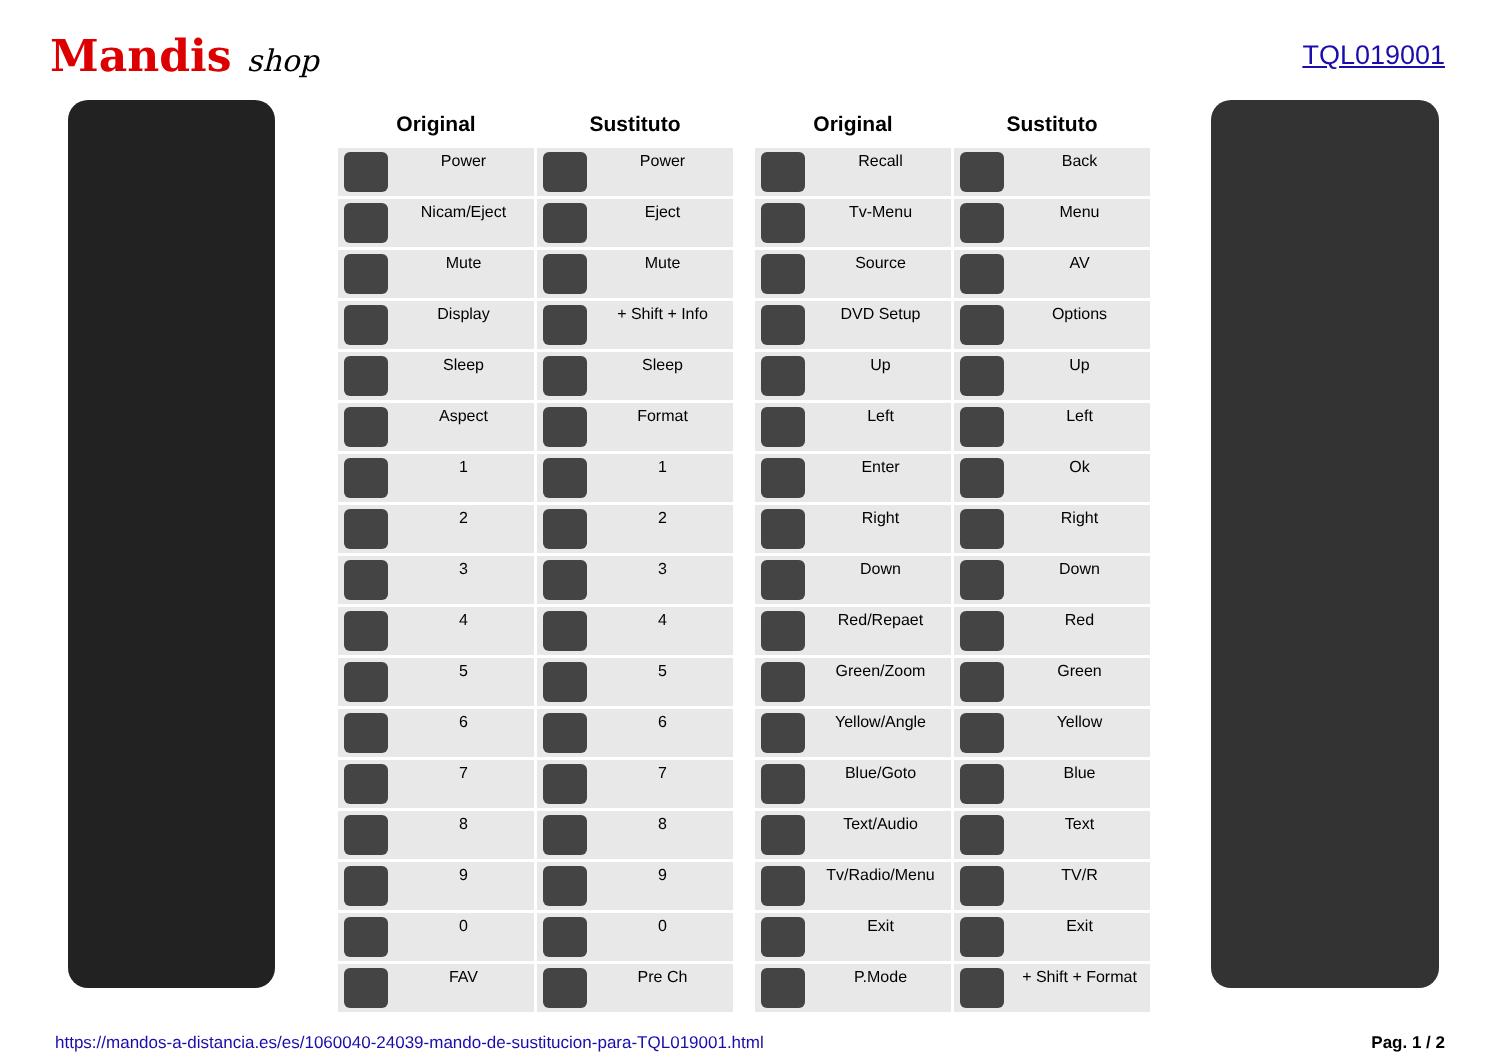Mandis shop TQL019001
| Original | Sustituto | | Original | Sustituto |
| --- | --- | --- | --- | --- |
| Power | Power | | Recall | Back |
| Nicam/Eject | Eject | | Tv-Menu | Menu |
| Mute | Mute | | Source | AV |
| Display | + Shift + Info | | DVD Setup | Options |
| Sleep | Sleep | | Up | Up |
| Aspect | Format | | Left | Left |
| 1 | 1 | | Enter | Ok |
| 2 | 2 | | Right | Right |
| 3 | 3 | | Down | Down |
| 4 | 4 | | Red/Repaet | Red |
| 5 | 5 | | Green/Zoom | Green |
| 6 | 6 | | Yellow/Angle | Yellow |
| 7 | 7 | | Blue/Goto | Blue |
| 8 | 8 | | Text/Audio | Text |
| 9 | 9 | | Tv/Radio/Menu | TV/R |
| 0 | 0 | | Exit | Exit |
| FAV | Pre Ch | | P.Mode | + Shift + Format |
https://mandos-a-distancia.es/es/1060040-24039-mando-de-sustitucion-para-TQL019001.html Pag. 1 / 2